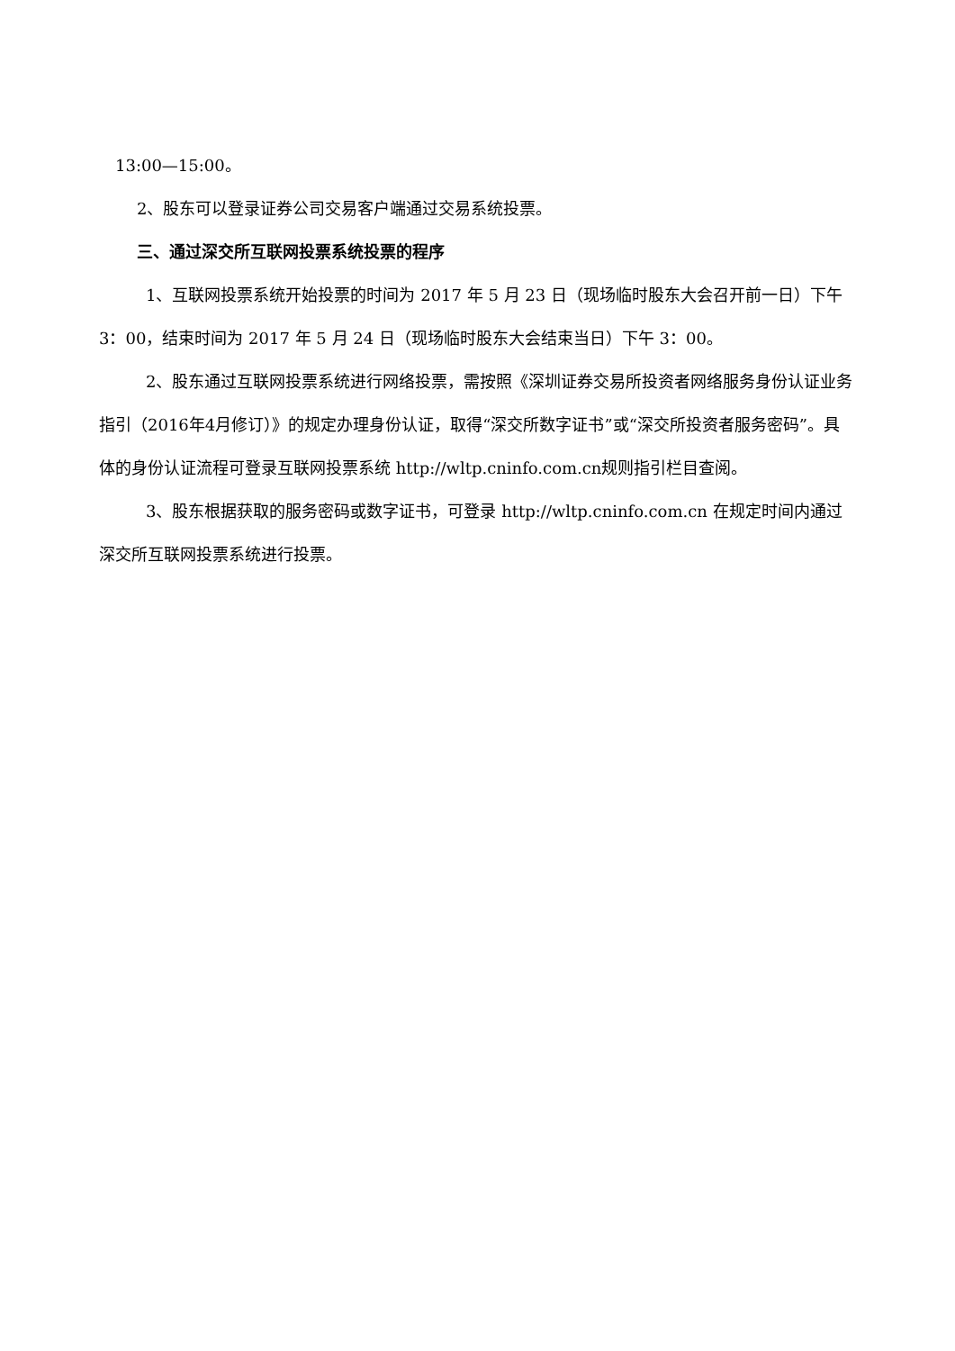13:00—15:00。
2、股东可以登录证券公司交易客户端通过交易系统投票。
三、通过深交所互联网投票系统投票的程序
1、互联网投票系统开始投票的时间为 2017 年 5 月 23 日（现场临时股东大会召开前一日）下午3：00，结束时间为 2017 年 5 月 24 日（现场临时股东大会结束当日）下午 3：00。
2、股东通过互联网投票系统进行网络投票，需按照《深圳证券交易所投资者网络服务身份认证业务指引（2016年4月修订）》的规定办理身份认证，取得“深交所数字证书”或“深交所投资者服务密码”。具体的身份认证流程可登录互联网投票系统 http://wltp.cninfo.com.cn规则指引栏目查阅。
3、股东根据获取的服务密码或数字证书，可登录 http://wltp.cninfo.com.cn 在规定时间内通过深交所互联网投票系统进行投票。